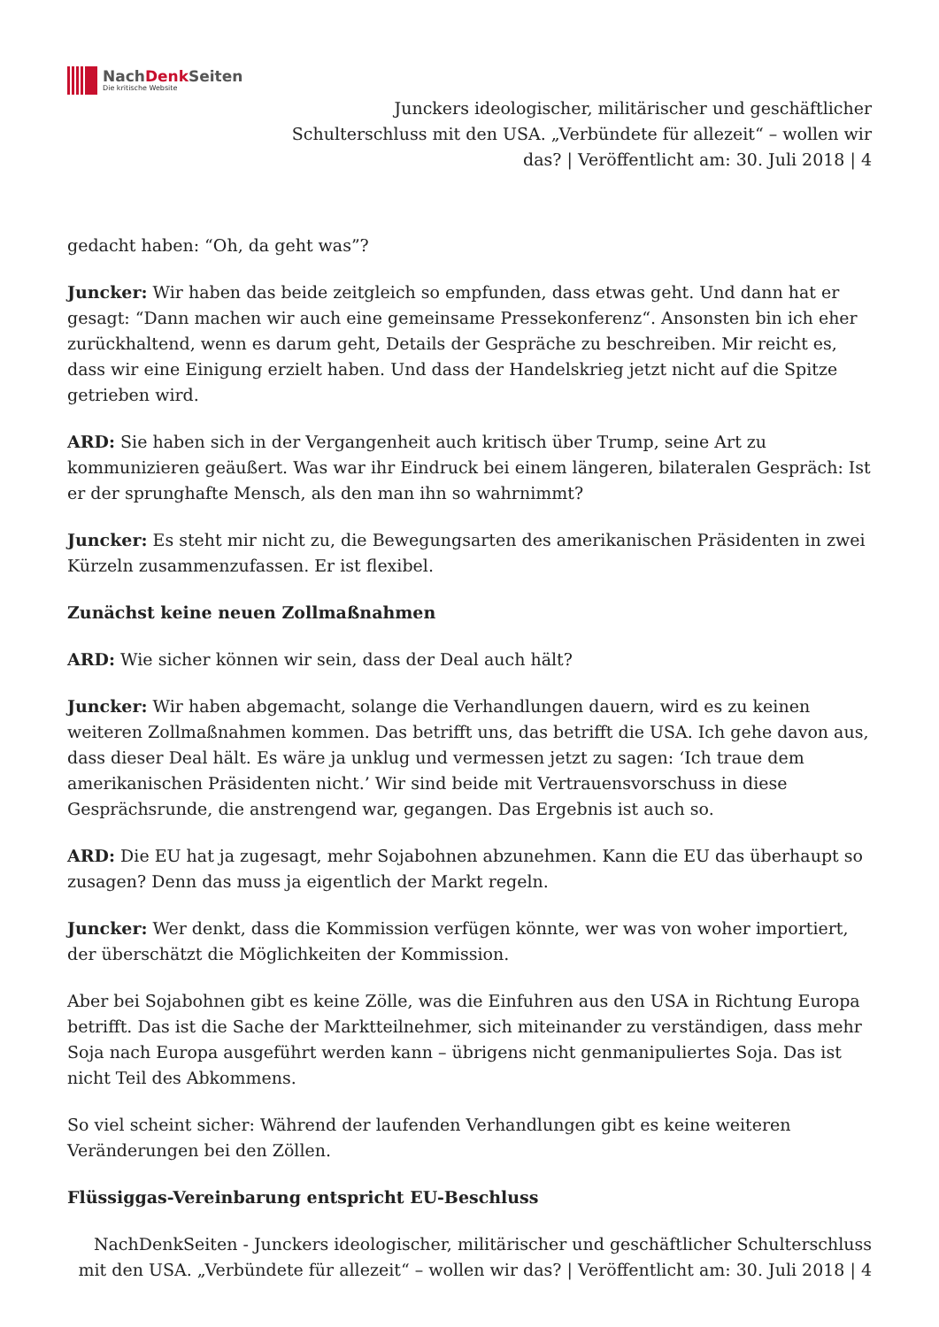NachDenk Seiten
Die kritische Website
Junckers ideologischer, militärischer und geschäftlicher Schulterschluss mit den USA. „Verbündete für allezeit“ – wollen wir das? | Veröffentlicht am: 30. Juli 2018 | 4
gedacht haben: “Oh, da geht was”?
Juncker: Wir haben das beide zeitgleich so empfunden, dass etwas geht. Und dann hat er gesagt: “Dann machen wir auch eine gemeinsame Pressekonferenz“. Ansonsten bin ich eher zurückhaltend, wenn es darum geht, Details der Gespräche zu beschreiben. Mir reicht es, dass wir eine Einigung erzielt haben. Und dass der Handelskrieg jetzt nicht auf die Spitze getrieben wird.
ARD: Sie haben sich in der Vergangenheit auch kritisch über Trump, seine Art zu kommunizieren geäußert. Was war ihr Eindruck bei einem längeren, bilateralen Gespräch: Ist er der sprunghafte Mensch, als den man ihn so wahrnimmt?
Juncker: Es steht mir nicht zu, die Bewegungsarten des amerikanischen Präsidenten in zwei Kürzeln zusammenzufassen. Er ist flexibel.
Zunächst keine neuen Zollmaßnahmen
ARD: Wie sicher können wir sein, dass der Deal auch hält?
Juncker: Wir haben abgemacht, solange die Verhandlungen dauern, wird es zu keinen weiteren Zollmaßnahmen kommen. Das betrifft uns, das betrifft die USA. Ich gehe davon aus, dass dieser Deal hält. Es wäre ja unklug und vermessen jetzt zu sagen: ‘Ich traue dem amerikanischen Präsidenten nicht.’ Wir sind beide mit Vertrauensvorschuss in diese Gesprächsrunde, die anstrengend war, gegangen. Das Ergebnis ist auch so.
ARD: Die EU hat ja zugesagt, mehr Sojabohnen abzunehmen. Kann die EU das überhaupt so zusagen? Denn das muss ja eigentlich der Markt regeln.
Juncker: Wer denkt, dass die Kommission verfügen könnte, wer was von woher importiert, der überschätzt die Möglichkeiten der Kommission.
Aber bei Sojabohnen gibt es keine Zölle, was die Einfuhren aus den USA in Richtung Europa betrifft. Das ist die Sache der Marktteilnehmer, sich miteinander zu verständigen, dass mehr Soja nach Europa ausgeführt werden kann – übrigens nicht genmanipuliertes Soja. Das ist nicht Teil des Abkommens.
So viel scheint sicher: Während der laufenden Verhandlungen gibt es keine weiteren Veränderungen bei den Zöllen.
Flüssiggas-Vereinbarung entspricht EU-Beschluss
NachDenkSeiten - Junckers ideologischer, militärischer und geschäftlicher Schulterschluss mit den USA. „Verbündete für allezeit“ – wollen wir das? | Veröffentlicht am: 30. Juli 2018 | 4